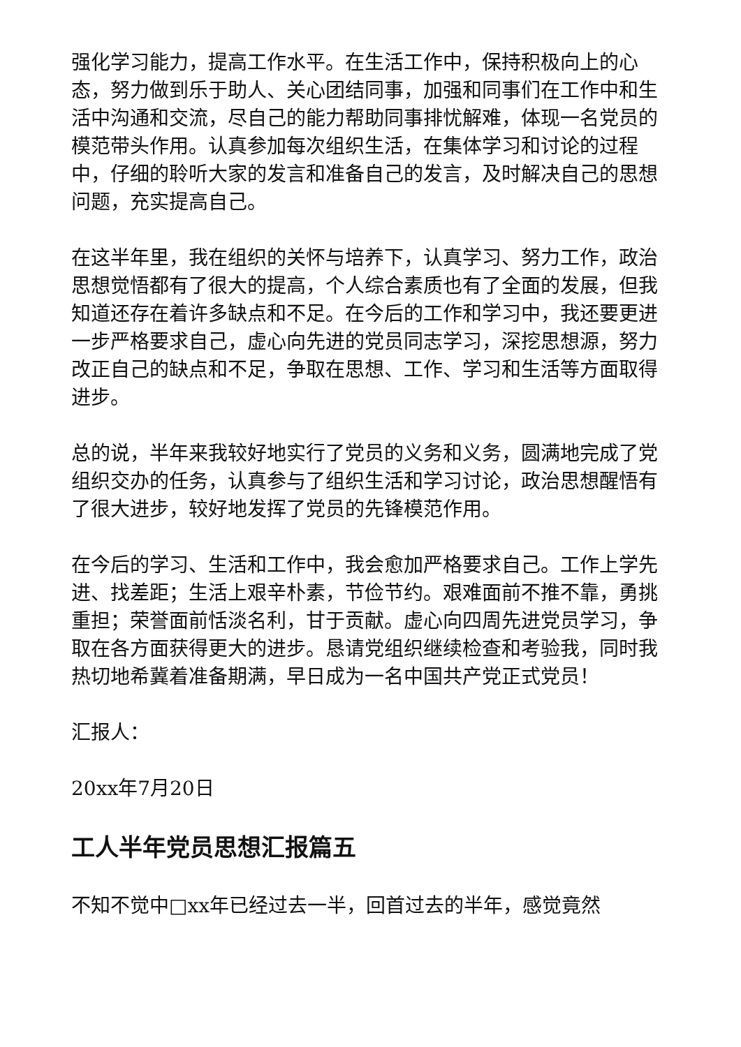强化学习能力，提高工作水平。在生活工作中，保持积极向上的心态，努力做到乐于助人、关心团结同事，加强和同事们在工作中和生活中沟通和交流，尽自己的能力帮助同事排忧解难，体现一名党员的模范带头作用。认真参加每次组织生活，在集体学习和讨论的过程中，仔细的聆听大家的发言和准备自己的发言，及时解决自己的思想问题，充实提高自己。
在这半年里，我在组织的关怀与培养下，认真学习、努力工作，政治思想觉悟都有了很大的提高，个人综合素质也有了全面的发展，但我知道还存在着许多缺点和不足。在今后的工作和学习中，我还要更进一步严格要求自己，虚心向先进的党员同志学习，深挖思想源，努力改正自己的缺点和不足，争取在思想、工作、学习和生活等方面取得进步。
总的说，半年来我较好地实行了党员的义务和义务，圆满地完成了党组织交办的任务，认真参与了组织生活和学习讨论，政治思想醒悟有了很大进步，较好地发挥了党员的先锋模范作用。
在今后的学习、生活和工作中，我会愈加严格要求自己。工作上学先进、找差距；生活上艰辛朴素，节俭节约。艰难面前不推不靠，勇挑重担；荣誉面前恬淡名利，甘于贡献。虚心向四周先进党员学习，争取在各方面获得更大的进步。恳请党组织继续检查和考验我，同时我热切地希冀着准备期满，早日成为一名中国共产党正式党员！
汇报人：
20xx年7月20日
工人半年党员思想汇报篇五
不知不觉中□xx年已经过去一半，回首过去的半年，感觉竟然